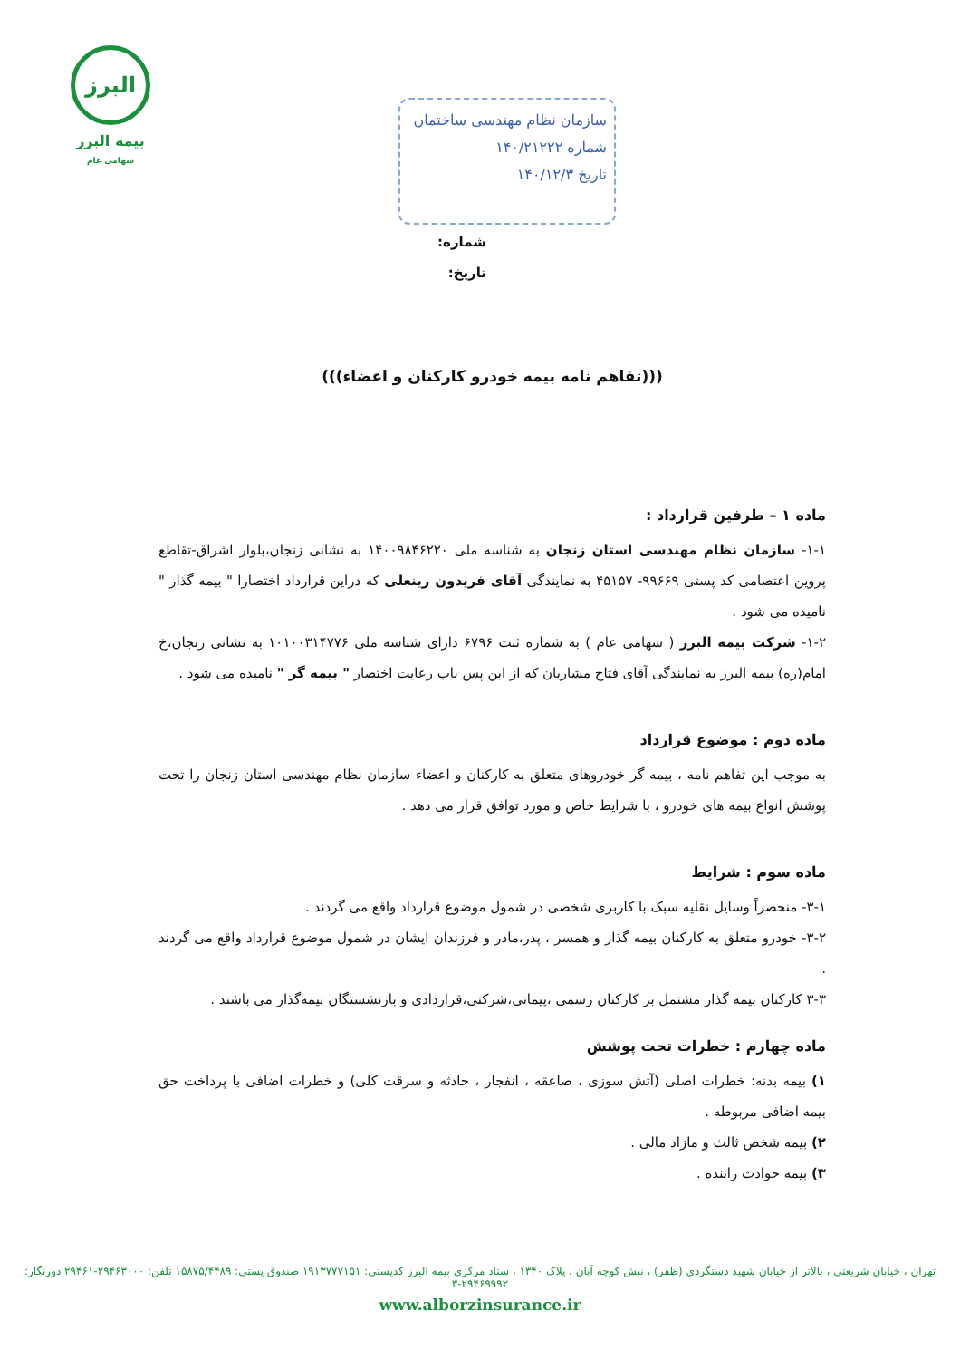البرز
بیمه البرز
سهامی عام
سازمان نظام مهندسی ساختمان
شماره ۱۴۰/۲۱۲۲۲
تاریخ ۱۴۰/۱۲/۳
شماره:
تاریخ:
(((تفاهم نامه بیمه خودرو کارکنان و اعضاء)))
ماده ۱ – طرفین قرارداد :
۱-۱- سازمان نظام مهندسی استان زنجان به شناسه ملی ۱۴۰۰۹۸۴۶۲۲۰ به نشانی زنجان،بلوار اشراق-تقاطع پروین اعتصامی کد پستی ۹۹۶۶۹- ۴۵۱۵۷ به نمایندگی آقای فریدون زینعلی که دراین قرارداد اختصارا " بیمه گذار " نامیده می شود .
۱-۲- شرکت بیمه البرز ( سهامی عام ) به شماره ثبت ۶۷۹۶ دارای شناسه ملی ۱۰۱۰۰۳۱۴۷۷۶ به نشانی زنجان،خ امام(ره) بیمه البرز به نمایندگی آقای فتاح مشاریان که از این پس باب رعایت اختصار " بیمه گر " نامیده می شود .
ماده دوم : موضوع قرارداد
به موجب این تفاهم نامه ، بیمه گر خودروهای متعلق به کارکنان و اعضاء سازمان نظام مهندسی استان زنجان را تحت پوشش انواع بیمه های خودرو ، با شرایط خاص و مورد توافق قرار می دهد .
ماده سوم : شرایط
۳-۱- منحصراً وسایل نقلیه سبک با کاربری شخصی در شمول موضوع قرارداد واقع می گردند .
۳-۲- خودرو متعلق به کارکنان بیمه گذار و همسر ، پدر،مادر و فرزندان ایشان در شمول موضوع قرارداد واقع می گردند .
۳-۳ کارکنان بیمه گذار مشتمل بر کارکنان رسمی ،پیمانی،شرکتی،قراردادی و بازنشستگان بیمه‌گذار می باشند .
ماده چهارم : خطرات تحت پوشش
۱) بیمه بدنه: خطرات اصلی (آتش سوزی ، صاعقه ، انفجار ، حادثه و سرقت کلی) و خطرات اضافی با پرداخت حق بیمه اضافی مربوطه .
۲) بیمه شخص ثالث و مازاد مالی .
۳) بیمه حوادث راننده .
تهران ، خیابان شریعتی ، بالاتر از خیابان شهید دستگردی (ظفر) ، نبش کوچه آبان ، پلاک ۱۳۴۰ ، ستاد مرکزی بیمه البرز کدپستی: ۱۹۱۳۷۷۷۱۵۱ صندوق پستی: ۱۵۸۷۵/۴۴۸۹ تلفن: ۲۹۴۶۳۰۰۰-۲۹۴۶۱ دورنگار: ۲۹۴۶۹۹۹۲-۳
www.alborzinsurance.ir